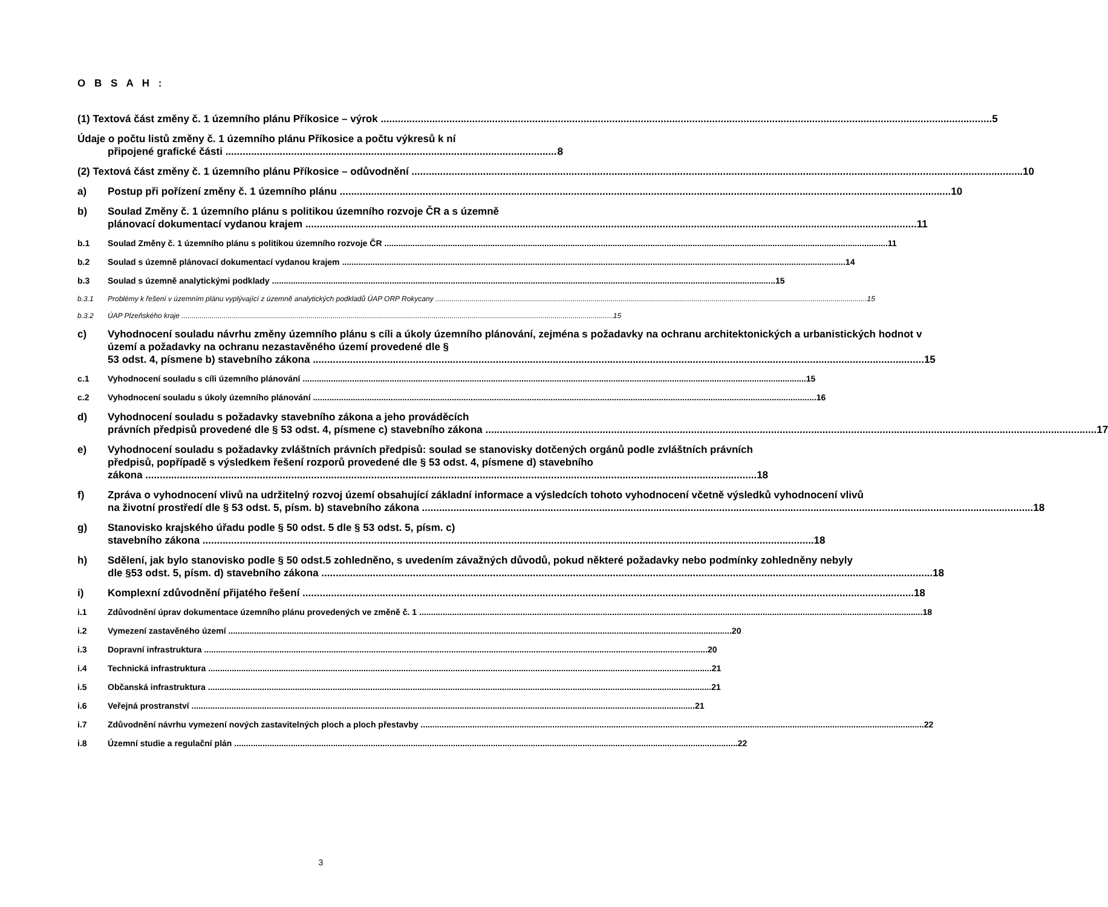O B S A H :
(1) Textová část změny č. 1 územního plánu Příkosice – výrok
5
Údaje o počtu listů změny č. 1 územního plánu Příkosice a počtu výkresů k ní
připojené grafické části
8
(2) Textová část změny č. 1 územního plánu Příkosice – odůvodnění
10
a) Postup při pořízení změny č. 1 územního plánu
10
b) Soulad Změny č. 1 územního plánu s politikou územního rozvoje ČR a s územně
plánovací dokumentací vydanou krajem
11
b.1 Soulad Změny č. 1 územního plánu s politikou územního rozvoje ČR
11
b.2 Soulad s územně plánovací dokumentací vydanou krajem
14
b.3 Soulad s územně analytickými podklady
15
b.3.1 Problémy k řešení v územním plánu vyplývající z územně analytických podkladů ÚAP ORP Rokycany
15
b.3.2 ÚAP Plzeňského kraje
15
c) Vyhodnocení souladu návrhu změny územního plánu s cíli a úkoly územního plánování, zejména s požadavky na ochranu architektonických a urbanistických hodnot v území a požadavky na ochranu nezastavěného území provedené dle §
53 odst. 4, písmene b) stavebního zákona
15
c.1 Vyhodnocení souladu s cíli územního plánování
15
c.2 Vyhodnocení souladu s úkoly územního plánování
16
d) Vyhodnocení souladu s požadavky stavebního zákona a jeho prováděcích
právních předpisů provedené dle § 53 odst. 4, písmene c) stavebního zákona
17
e) Vyhodnocení souladu s požadavky zvláštních právních předpisů: soulad se stanovisky dotčených orgánů podle zvláštních právních předpisů, popřípadě s výsledkem řešení rozporů provedené dle § 53 odst. 4, písmene d) stavebního
zákona
18
f) Zpráva o vyhodnocení vlivů na udržitelný rozvoj území obsahující základní informace a výsledcích tohoto vyhodnocení včetně výsledků vyhodnocení vlivů
na životní prostředí dle § 53 odst. 5, písm. b) stavebního zákona
18
g) Stanovisko krajského úřadu podle § 50 odst. 5 dle § 53 odst. 5, písm. c)
stavebního zákona
18
h) Sdělení, jak bylo stanovisko podle § 50 odst.5 zohledněno, s uvedením závažných důvodů, pokud některé požadavky nebo podmínky zohledněny nebyly
dle §53 odst. 5, písm. d) stavebního zákona
18
i) Komplexní zdůvodnění přijatého řešení
18
i.1 Zdůvodnění úprav dokumentace územního plánu provedených ve změně č. 1
18
i.2 Vymezení zastavěného území
20
i.3 Dopravní infrastruktura
20
i.4 Technická infrastruktura
21
i.5 Občanská infrastruktura
21
i.6 Veřejná prostranství
21
i.7 Zdůvodnění návrhu vymezení nových zastavitelných ploch a ploch přestavby
22
i.8 Územní studie a regulační plán
22
3